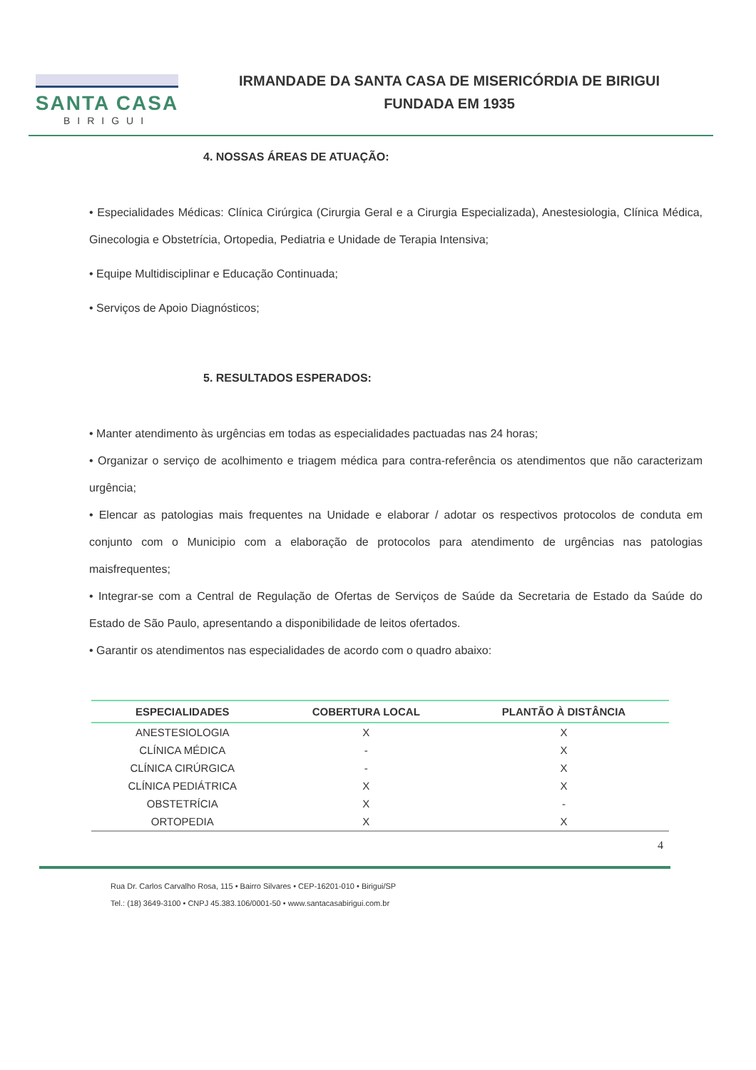SANTA CASA
BIRIGUI
IRMANDADE DA SANTA CASA DE MISERICÓRDIA DE BIRIGUI
FUNDADA EM 1935
4. NOSSAS ÁREAS DE ATUAÇÃO:
• Especialidades Médicas: Clínica Cirúrgica (Cirurgia Geral e a Cirurgia Especializada), Anestesiologia, Clínica Médica, Ginecologia e Obstetrícia, Ortopedia, Pediatria e Unidade de Terapia Intensiva;
• Equipe Multidisciplinar e Educação Continuada;
• Serviços de Apoio Diagnósticos;
5. RESULTADOS ESPERADOS:
• Manter atendimento às urgências em todas as especialidades pactuadas nas 24 horas;
• Organizar o serviço de acolhimento e triagem médica para contra-referência os atendimentos que não caracterizam urgência;
• Elencar as patologias mais frequentes na Unidade e elaborar / adotar os respectivos protocolos de conduta em conjunto com o Municipio com a elaboração de protocolos para atendimento de urgências nas patologias maisfrequentes;
• Integrar-se com a Central de Regulação de Ofertas de Serviços de Saúde da Secretaria de Estado da Saúde do Estado de São Paulo, apresentando a disponibilidade de leitos ofertados.
• Garantir os atendimentos nas especialidades de acordo com o quadro abaixo:
| ESPECIALIDADES | COBERTURA LOCAL | PLANTÃO À DISTÂNCIA |
| --- | --- | --- |
| ANESTESIOLOGIA | X | X |
| CLÍNICA MÉDICA | - | X |
| CLÍNICA CIRÚRGICA | - | X |
| CLÍNICA PEDIÁTRICA | X | X |
| OBSTETRÍCIA | X | - |
| ORTOPEDIA | X | X |
4
Rua Dr. Carlos Carvalho Rosa, 115 • Bairro Silvares • CEP-16201-010 • Birigui/SP
Tel.: (18) 3649-3100 • CNPJ 45.383.106/0001-50 • www.santacasabirigui.com.br